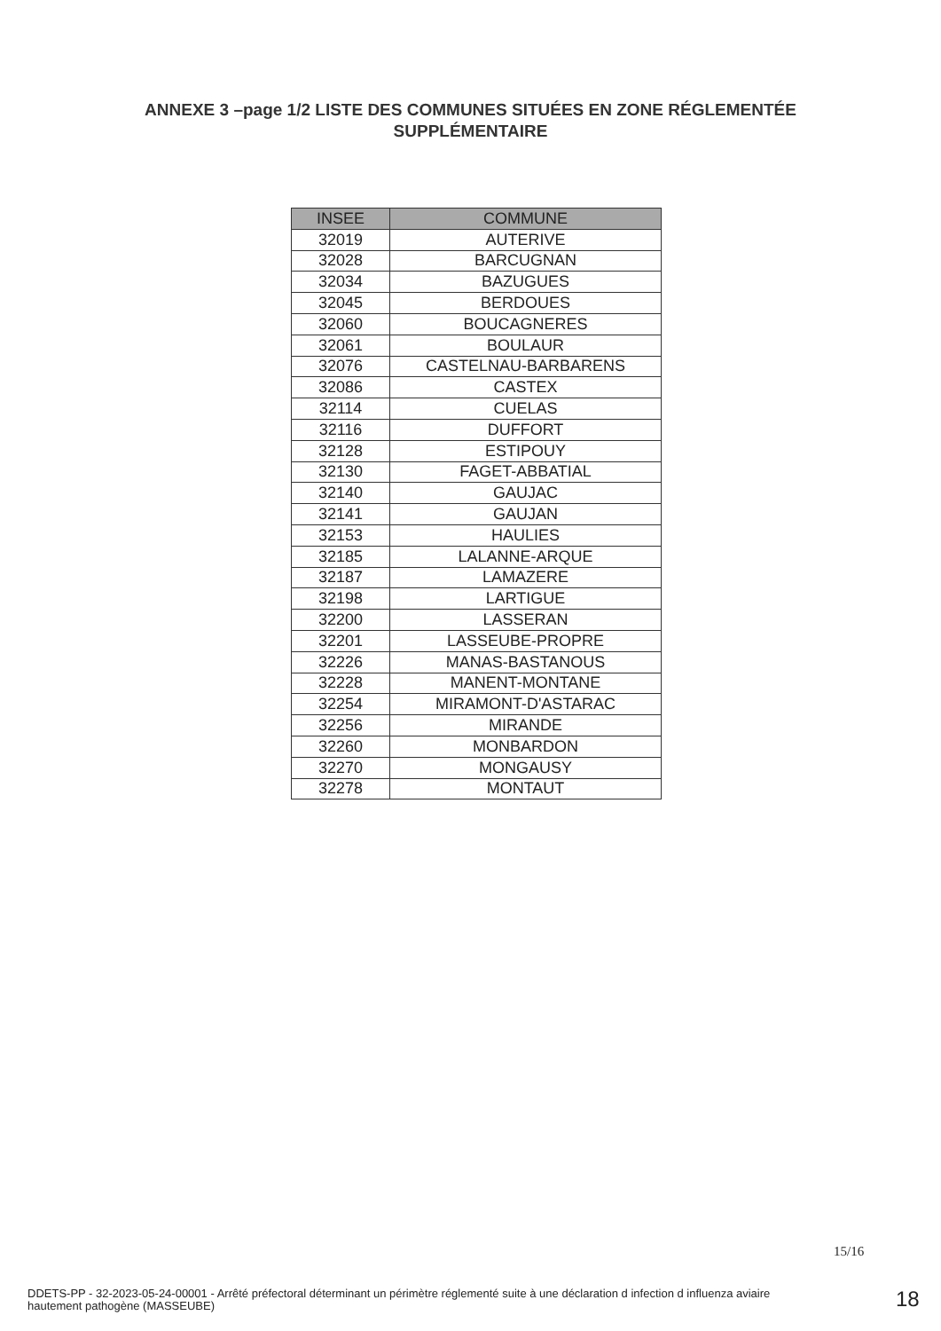ANNEXE 3 –page 1/2 LISTE DES COMMUNES SITUÉES EN ZONE RÉGLEMENTÉE
SUPPLÉMENTAIRE
| INSEE | COMMUNE |
| --- | --- |
| 32019 | AUTERIVE |
| 32028 | BARCUGNAN |
| 32034 | BAZUGUES |
| 32045 | BERDOUES |
| 32060 | BOUCAGNERES |
| 32061 | BOULAUR |
| 32076 | CASTELNAU-BARBARENS |
| 32086 | CASTEX |
| 32114 | CUELAS |
| 32116 | DUFFORT |
| 32128 | ESTIPOUY |
| 32130 | FAGET-ABBATIAL |
| 32140 | GAUJAC |
| 32141 | GAUJAN |
| 32153 | HAULIES |
| 32185 | LALANNE-ARQUE |
| 32187 | LAMAZERE |
| 32198 | LARTIGUE |
| 32200 | LASSERAN |
| 32201 | LASSEUBE-PROPRE |
| 32226 | MANAS-BASTANOUS |
| 32228 | MANENT-MONTANE |
| 32254 | MIRAMONT-D'ASTARAC |
| 32256 | MIRANDE |
| 32260 | MONBARDON |
| 32270 | MONGAUSY |
| 32278 | MONTAUT |
15/16
DDETS-PP - 32-2023-05-24-00001 - Arrêté préfectoral déterminant un périmètre réglementé suite à une déclaration d infection d influenza aviaire hautement pathogène (MASSEUBE)
18